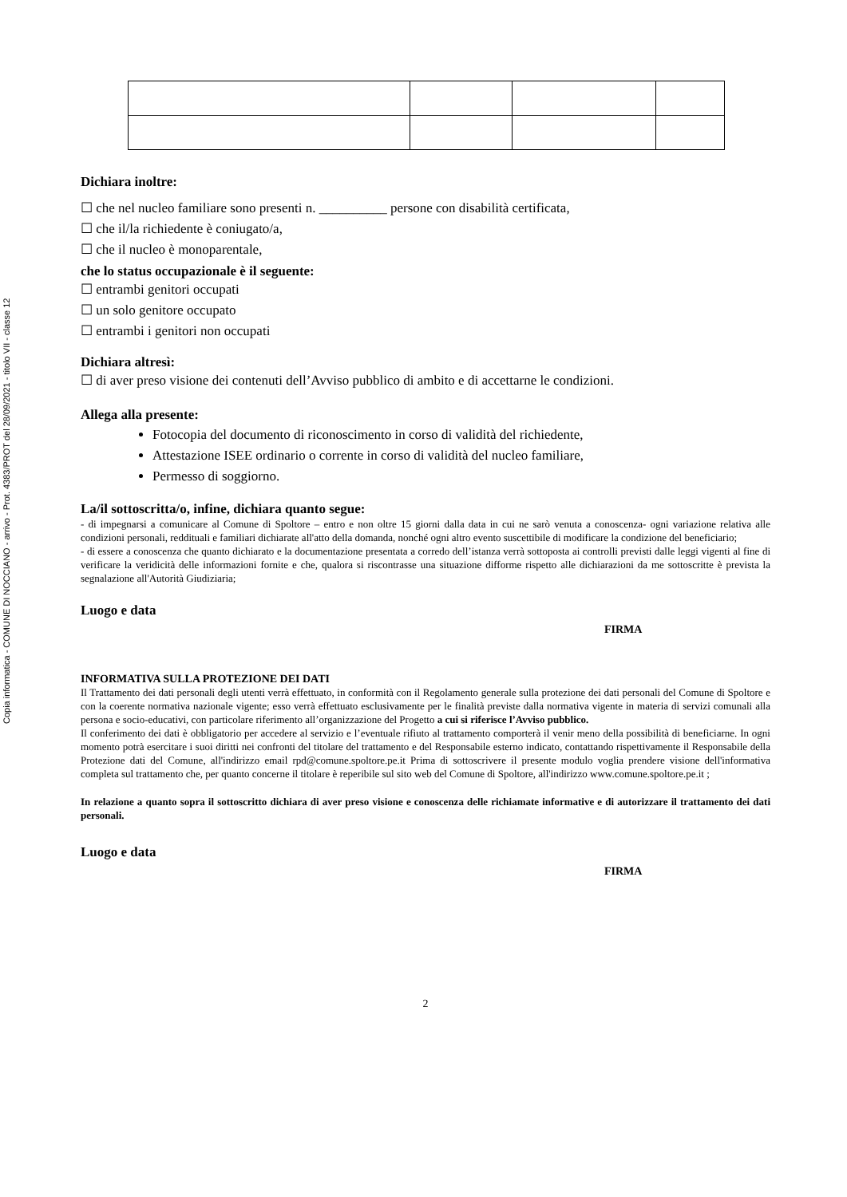Copia informatica - COMUNE DI NOCCIANO - arrivo - Prot. 4383/PROT del 28/09/2021 - titolo VII - classe 12
Dichiara inoltre:
☐ che nel nucleo familiare sono presenti n. __________ persone con disabilità certificata,
☐ che il/la richiedente è coniugato/a,
☐ che il nucleo è monoparentale,
che lo status occupazionale è il seguente:
☐ entrambi genitori occupati
☐ un solo genitore occupato
☐ entrambi i genitori non occupati
Dichiara altresì:
☐ di aver preso visione dei contenuti dell’Avviso pubblico di ambito e di accettarne le condizioni.
Allega alla presente:
Fotocopia del documento di riconoscimento in corso di validità del richiedente,
Attestazione ISEE ordinario o corrente in corso di validità del nucleo familiare,
Permesso di soggiorno.
La/il sottoscritta/o, infine, dichiara quanto segue:
- di impegnarsi a comunicare al Comune di Spoltore – entro e non oltre 15 giorni dalla data in cui ne sarò venuta a conoscenza- ogni variazione relativa alle condizioni personali, reddituali e familiari dichiarate all'atto della domanda, nonché ogni altro evento suscettibile di modificare la condizione del beneficiario;
- di essere a conoscenza che quanto dichiarato e la documentazione presentata a corredo dell’istanza verrà sottoposta ai controlli previsti dalle leggi vigenti al fine di verificare la veridicità delle informazioni fornite e che, qualora si riscontrasse una situazione difforme rispetto alle dichiarazioni da me sottoscritte è prevista la segnalazione all'Autorità Giudiziaria;
Luogo e data
FIRMA
INFORMATIVA SULLA PROTEZIONE DEI DATI
Il Trattamento dei dati personali degli utenti verrà effettuato, in conformità con il Regolamento generale sulla protezione dei dati personali del Comune di Spoltore e con la coerente normativa nazionale vigente; esso verrà effettuato esclusivamente per le finalità previste dalla normativa vigente in materia di servizi comunali alla persona e socio-educativi, con particolare riferimento all’organizzazione del Progetto a cui si riferisce l’Avviso pubblico.
Il conferimento dei dati è obbligatorio per accedere al servizio e l’eventuale rifiuto al trattamento comporterà il venir meno della possibilità di beneficiarne. In ogni momento potrà esercitare i suoi diritti nei confronti del titolare del trattamento e del Responsabile esterno indicato, contattando rispettivamente il Responsabile della Protezione dati del Comune, all'indirizzo email rpd@comune.spoltore.pe.it Prima di sottoscrivere il presente modulo voglia prendere visione dell'informativa completa sul trattamento che, per quanto concerne il titolare è reperibile sul sito web del Comune di Spoltore, all'indirizzo www.comune.spoltore.pe.it ;
In relazione a quanto sopra il sottoscritto dichiara di aver preso visione e conoscenza delle richiamate informative e di autorizzare il trattamento dei dati personali.
Luogo e data
FIRMA
2